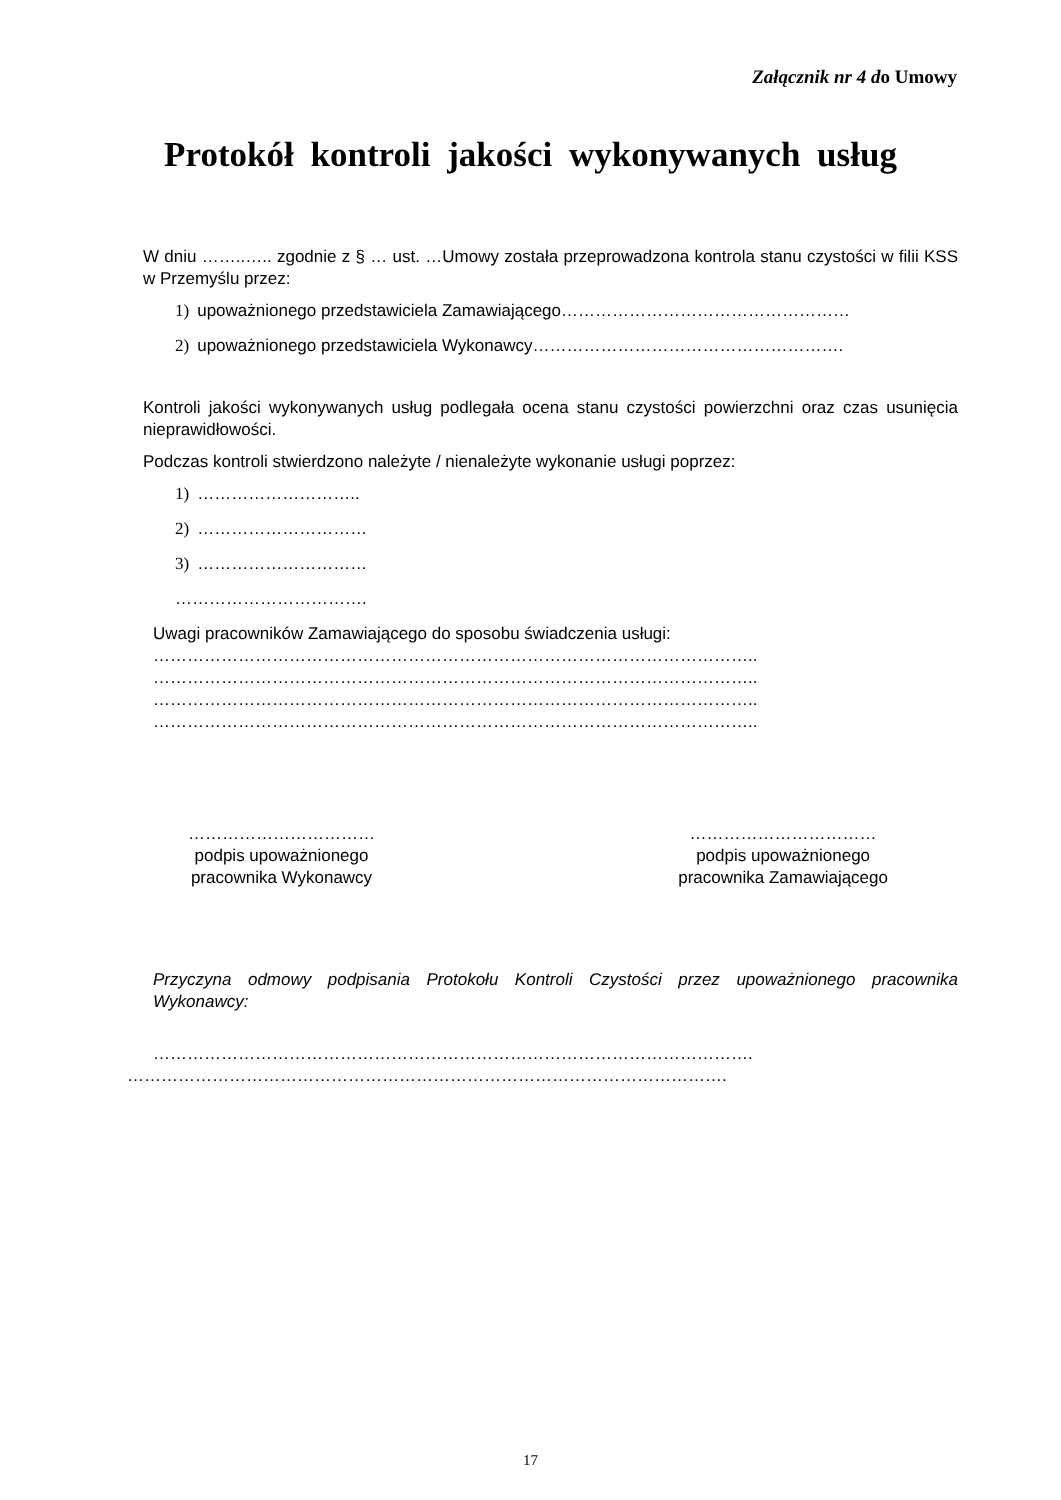Załącznik nr 4 do Umowy
Protokół kontroli jakości wykonywanych usług
W dniu ……..….. zgodnie z § … ust. …Umowy została przeprowadzona kontrola stanu czystości w filii KSS w Przemyślu przez:
1) upoważnionego przedstawiciela Zamawiającego……………………………………………
2) upoważnionego przedstawiciela Wykonawcy……………………………………………….
Kontroli jakości wykonywanych usług podlegała ocena stanu czystości powierzchni oraz czas usunięcia nieprawidłowości.
Podczas kontroli stwierdzono należyte / nienależyte wykonanie usługi poprzez:
1) ………………………..
2) …………………………
3) …………………………
…………………………….
Uwagi pracowników Zamawiającego do sposobu świadczenia usługi:
……………………………………………………………………………………………..
……………………………………………………………………………………………..
……………………………………………………………………………………………..
……………………………………………………………………………………………..
……………………………
podpis upoważnionego
pracownika Wykonawcy
……………………………
podpis upoważnionego
pracownika Zamawiającego
Przyczyna odmowy podpisania Protokołu Kontroli Czystości przez upoważnionego pracownika Wykonawcy:
…………………………………………………………………………………………….
…………………………………………………………………………………………….
17